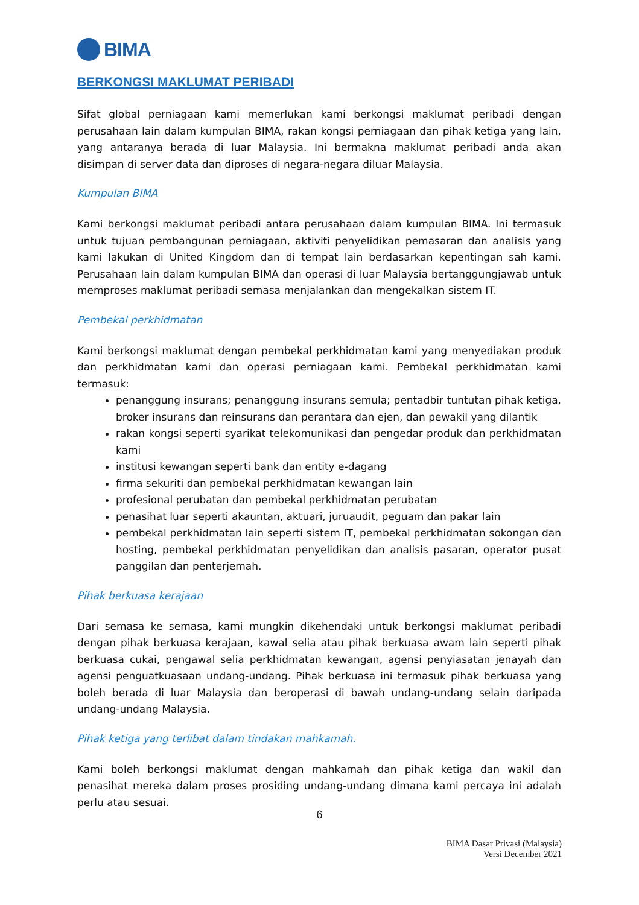BIMA
BERKONGSI MAKLUMAT PERIBADI
Sifat global perniagaan kami memerlukan kami berkongsi maklumat peribadi dengan perusahaan lain dalam kumpulan BIMA, rakan kongsi perniagaan dan pihak ketiga yang lain, yang antaranya berada di luar Malaysia. Ini bermakna maklumat peribadi anda akan disimpan di server data dan diproses di negara-negara diluar Malaysia.
Kumpulan BIMA
Kami berkongsi maklumat peribadi antara perusahaan dalam kumpulan BIMA. Ini termasuk untuk tujuan pembangunan perniagaan, aktiviti penyelidikan pemasaran dan analisis yang kami lakukan di United Kingdom dan di tempat lain berdasarkan kepentingan sah kami. Perusahaan lain dalam kumpulan BIMA dan operasi di luar Malaysia bertanggungjawab untuk memproses maklumat peribadi semasa menjalankan dan mengekalkan sistem IT.
Pembekal perkhidmatan
Kami berkongsi maklumat dengan pembekal perkhidmatan kami yang menyediakan produk dan perkhidmatan kami dan operasi perniagaan kami. Pembekal perkhidmatan kami termasuk:
penanggung insurans; penanggung insurans semula; pentadbir tuntutan pihak ketiga, broker insurans dan reinsurans dan perantara dan ejen, dan pewakil yang dilantik
rakan kongsi seperti syarikat telekomunikasi dan pengedar produk dan perkhidmatan kami
institusi kewangan seperti bank dan entity e-dagang
firma sekuriti dan pembekal perkhidmatan kewangan lain
profesional perubatan dan pembekal perkhidmatan perubatan
penasihat luar seperti akauntan, aktuari, juruaudit, peguam dan pakar lain
pembekal perkhidmatan lain seperti sistem IT, pembekal perkhidmatan sokongan dan hosting, pembekal perkhidmatan penyelidikan dan analisis pasaran, operator pusat panggilan dan penterjemah.
Pihak berkuasa kerajaan
Dari semasa ke semasa, kami mungkin dikehendaki untuk berkongsi maklumat peribadi dengan pihak berkuasa kerajaan, kawal selia atau pihak berkuasa awam lain seperti pihak berkuasa cukai, pengawal selia perkhidmatan kewangan, agensi penyiasatan jenayah dan agensi penguatkuasaan undang-undang. Pihak berkuasa ini termasuk pihak berkuasa yang boleh berada di luar Malaysia dan beroperasi di bawah undang-undang selain daripada undang-undang Malaysia.
Pihak ketiga yang terlibat dalam tindakan mahkamah.
Kami boleh berkongsi maklumat dengan mahkamah dan pihak ketiga dan wakil dan penasihat mereka dalam proses prosiding undang-undang dimana kami percaya ini adalah perlu atau sesuai.
6
BIMA Dasar Privasi (Malaysia)
Versi December 2021